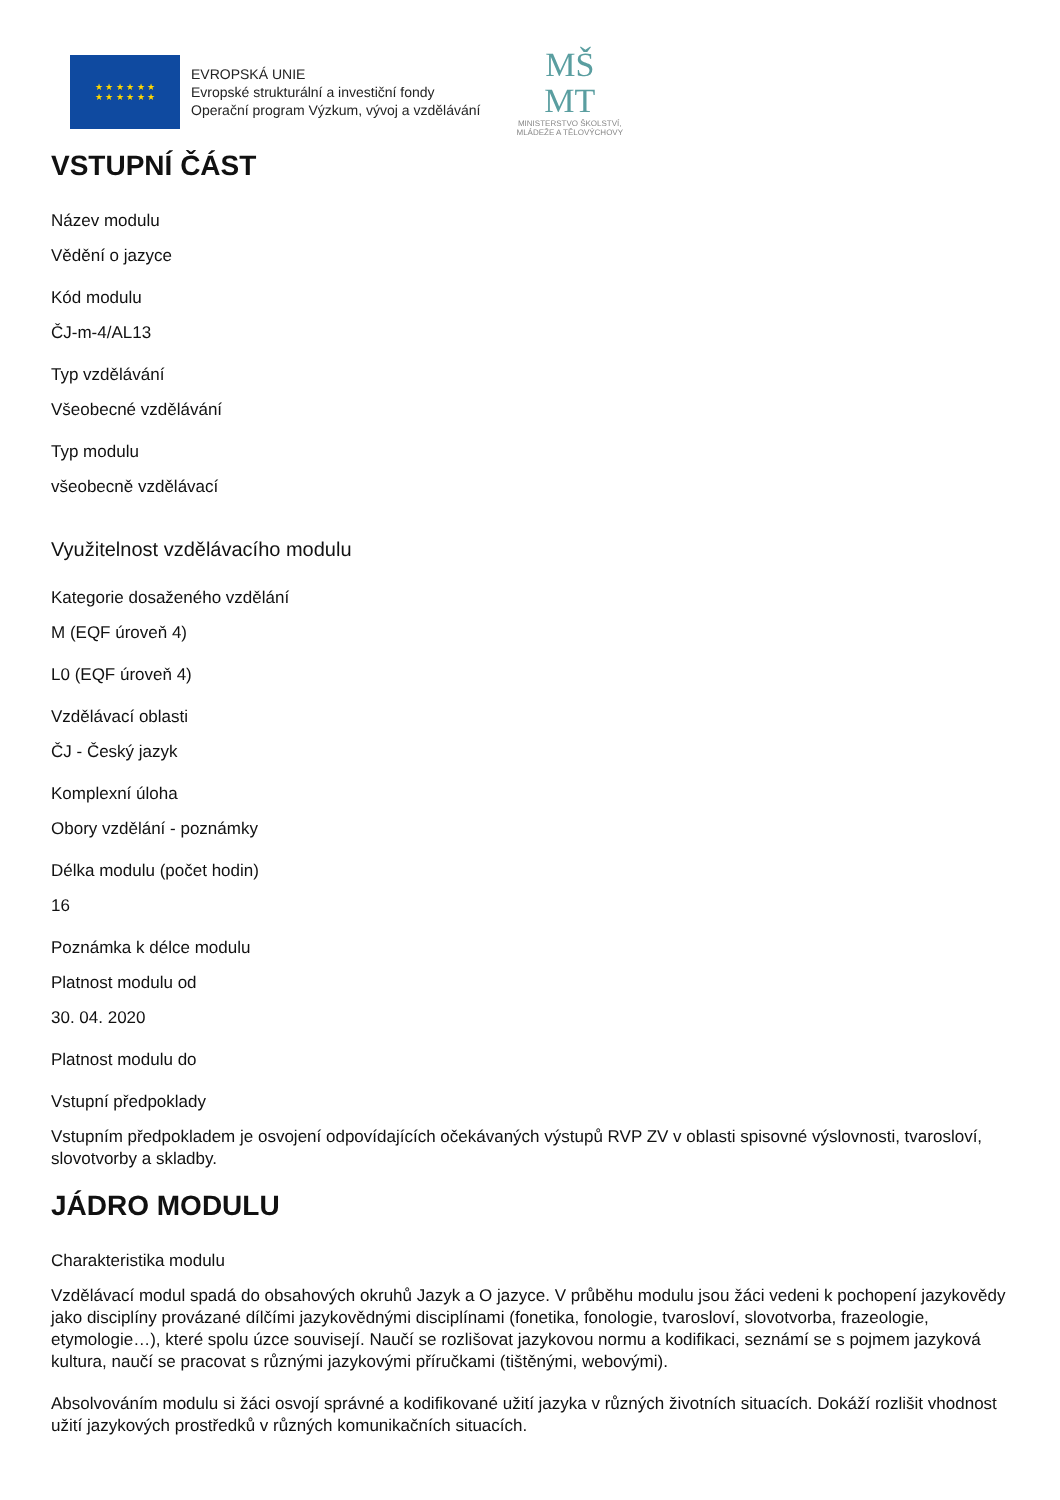★ ★ ★ ★ ★ ★
★ ★ ★ ★ ★ ★
EVROPSKÁ UNIE
Evropské strukturální a investiční fondy
Operační program Výzkum, vývoj a vzdělávání
MŠ
MT
MINISTERSTVO ŠKOLSTVÍ,
MLÁDEŽE A TĚLOVÝCHOVY
VSTUPNÍ ČÁST
Název modulu
Vědění o jazyce
Kód modulu
ČJ-m-4/AL13
Typ vzdělávání
Všeobecné vzdělávání
Typ modulu
všeobecně vzdělávací
Využitelnost vzdělávacího modulu
Kategorie dosaženého vzdělání
M (EQF úroveň 4)
L0 (EQF úroveň 4)
Vzdělávací oblasti
ČJ - Český jazyk
Komplexní úloha
Obory vzdělání - poznámky
Délka modulu (počet hodin)
16
Poznámka k délce modulu
Platnost modulu od
30. 04. 2020
Platnost modulu do
Vstupní předpoklady
Vstupním předpokladem je osvojení odpovídajících očekávaných výstupů RVP ZV v oblasti spisovné výslovnosti, tvarosloví, slovotvorby a skladby.
JÁDRO MODULU
Charakteristika modulu
Vzdělávací modul spadá do obsahových okruhů Jazyk a O jazyce. V průběhu modulu jsou žáci vedeni k pochopení jazykovědy jako disciplíny provázané dílčími jazykovědnými disciplínami (fonetika, fonologie, tvarosloví, slovotvorba, frazeologie, etymologie…), které spolu úzce souvisejí. Naučí se rozlišovat jazykovou normu a kodifikaci, seznámí se s pojmem jazyková kultura, naučí se pracovat s různými jazykovými příručkami (tištěnými, webovými).
Absolvováním modulu si žáci osvojí správné a kodifikované užití jazyka v různých životních situacích. Dokáží rozlišit vhodnost užití jazykových prostředků v různých komunikačních situacích.